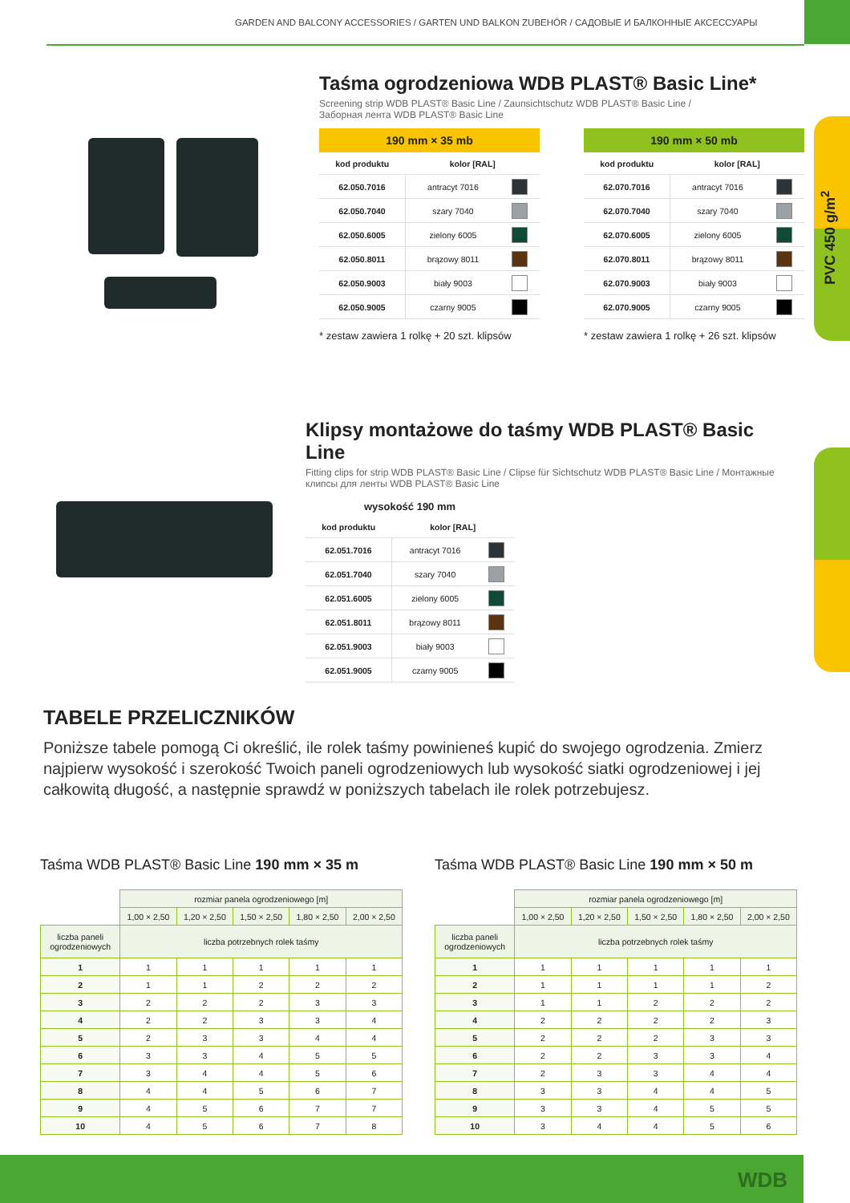GARDEN AND BALCONY ACCESSORIES / GARTEN UND BALKON ZUBEHÖR / САДОВЫЕ И БАЛКОННЫЕ АКСЕССУАРЫ
PVC 450 g/m<sup>2</sup>
Taśma ogrodzeniowa WDB PLAST® Basic Line*
Screening strip WDB PLAST® Basic Line / Zaunsichtschutz WDB PLAST® Basic Line /
Заборная лента WDB PLAST® Basic Line
190 mm × 35 mb
| kod produktu | kolor [RAL] | |
| --- | --- | --- |
| 62.050.7016 | antracyt 7016 | |
| 62.050.7040 | szary 7040 | |
| 62.050.6005 | zielony 6005 | |
| 62.050.8011 | brązowy 8011 | |
| 62.050.9003 | biały 9003 | |
| 62.050.9005 | czarny 9005 | |
* zestaw zawiera 1 rolkę + 20 szt. klipsów
190 mm × 50 mb
| kod produktu | kolor [RAL] | |
| --- | --- | --- |
| 62.070.7016 | antracyt 7016 | |
| 62.070.7040 | szary 7040 | |
| 62.070.6005 | zielony 6005 | |
| 62.070.8011 | brązowy 8011 | |
| 62.070.9003 | biały 9003 | |
| 62.070.9005 | czarny 9005 | |
* zestaw zawiera 1 rolkę + 26 szt. klipsów
Klipsy montażowe do taśmy WDB PLAST® Basic Line
Fitting clips for strip WDB PLAST® Basic Line / Clipse für Sichtschutz WDB PLAST® Basic Line / Монтажные клипсы для ленты WDB PLAST® Basic Line
wysokość 190 mm
| kod produktu | kolor [RAL] | |
| --- | --- | --- |
| 62.051.7016 | antracyt 7016 | |
| 62.051.7040 | szary 7040 | |
| 62.051.6005 | zielony 6005 | |
| 62.051.8011 | brązowy 8011 | |
| 62.051.9003 | biały 9003 | |
| 62.051.9005 | czarny 9005 | |
TABELE PRZELICZNIKÓW
Poniższe tabele pomogą Ci określić, ile rolek taśmy powinieneś kupić do swojego ogrodzenia. Zmierz najpierw wysokość i szerokość Twoich paneli ogrodzeniowych lub wysokość siatki ogrodzeniowej i jej całkowitą długość, a następnie sprawdź w poniższych tabelach ile rolek potrzebujesz.
Taśma WDB PLAST® Basic Line 190 mm × 35 m
| | rozmiar panela ogrodzeniowego [m] | | | | |
| | 1,00 × 2,50 | 1,20 × 2,50 | 1,50 × 2,50 | 1,80 × 2,50 | 2,00 × 2,50 |
| liczba paneli ogrodzeniowych | liczba potrzebnych rolek taśmy | | | | |
| 1 | 1 | 1 | 1 | 1 | 1 |
| 2 | 1 | 1 | 2 | 2 | 2 |
| 3 | 2 | 2 | 2 | 3 | 3 |
| 4 | 2 | 2 | 3 | 3 | 4 |
| 5 | 2 | 3 | 3 | 4 | 4 |
| 6 | 3 | 3 | 4 | 5 | 5 |
| 7 | 3 | 4 | 4 | 5 | 6 |
| 8 | 4 | 4 | 5 | 6 | 7 |
| 9 | 4 | 5 | 6 | 7 | 7 |
| 10 | 4 | 5 | 6 | 7 | 8 |
Taśma WDB PLAST® Basic Line 190 mm × 50 m
| | rozmiar panela ogrodzeniowego [m] | | | | |
| | 1,00 × 2,50 | 1,20 × 2,50 | 1,50 × 2,50 | 1,80 × 2,50 | 2,00 × 2,50 |
| liczba paneli ogrodzeniowych | liczba potrzebnych rolek taśmy | | | | |
| 1 | 1 | 1 | 1 | 1 | 1 |
| 2 | 1 | 1 | 1 | 1 | 2 |
| 3 | 1 | 1 | 2 | 2 | 2 |
| 4 | 2 | 2 | 2 | 2 | 3 |
| 5 | 2 | 2 | 2 | 3 | 3 |
| 6 | 2 | 2 | 3 | 3 | 4 |
| 7 | 2 | 3 | 3 | 4 | 4 |
| 8 | 3 | 3 | 4 | 4 | 5 |
| 9 | 3 | 3 | 4 | 5 | 5 |
| 10 | 3 | 4 | 4 | 5 | 6 |
WDB